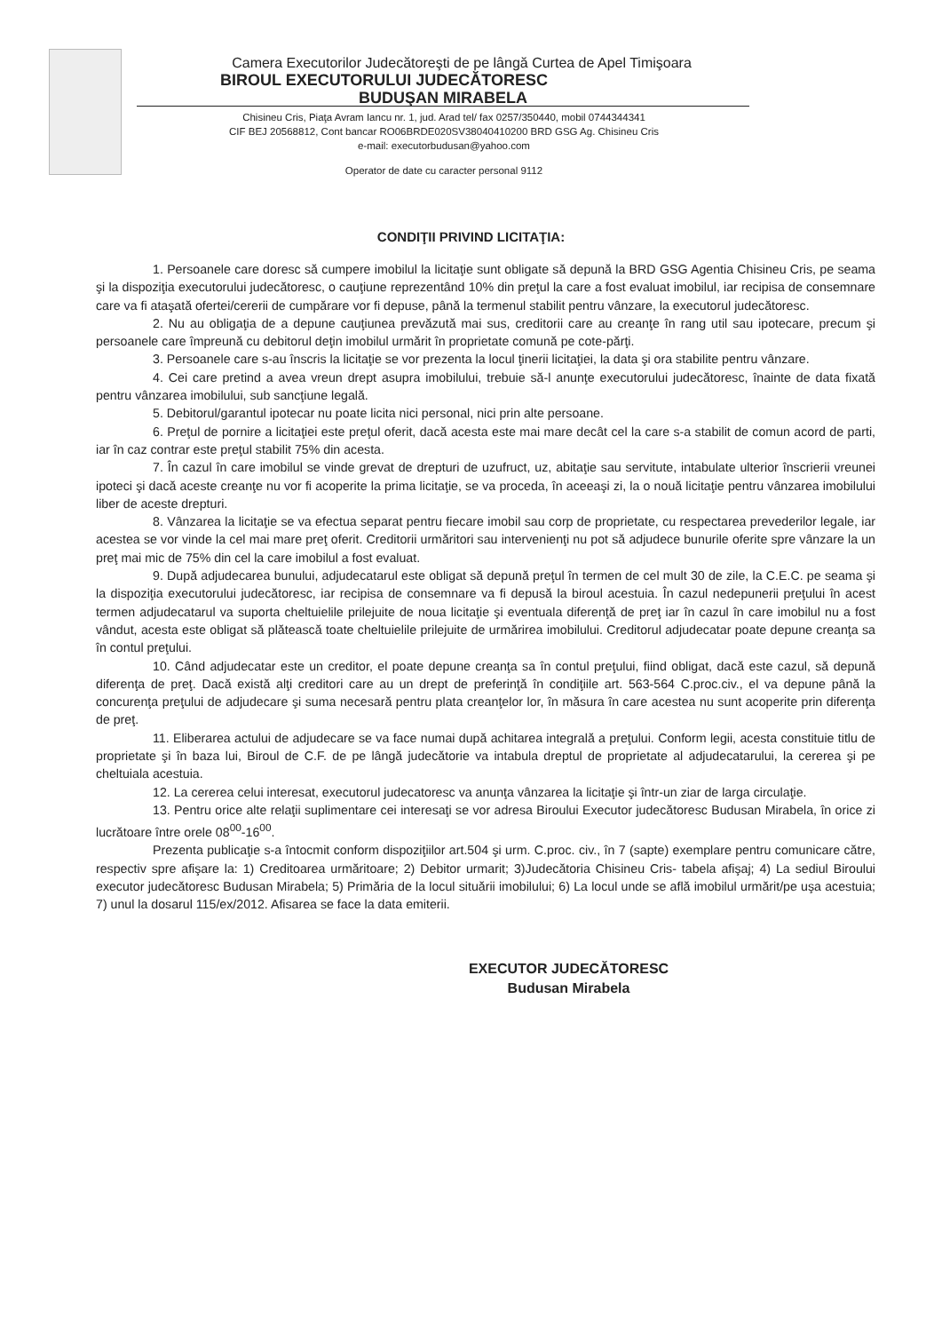Camera Executorilor Judecătoreşti de pe lângă Curtea de Apel Timişoara
BIROUL EXECUTORULUI JUDECĂTORESC
BUDUŞAN MIRABELA
Chisineu Cris, Piaţa Avram Iancu nr. 1, jud. Arad tel/ fax 0257/350440, mobil 0744344341
CIF BEJ 20568812, Cont bancar RO06BRDE020SV38040410200 BRD GSG Ag. Chisineu Cris
e-mail: executorbudusan@yahoo.com
Operator de date cu caracter personal 9112
CONDIŢII PRIVIND LICITAŢIA:
1. Persoanele care doresc să cumpere imobilul la licitaţie sunt obligate să depună la BRD GSG Agentia Chisineu Cris, pe seama şi la dispoziţia executorului judecătoresc, o cauţiune reprezentând 10% din preţul la care a fost evaluat imobilul, iar recipisa de consemnare care va fi ataşată ofertei/cererii de cumpărare vor fi depuse, până la termenul stabilit pentru vânzare, la executorul judecătoresc.
2. Nu au obligaţia de a depune cauţiunea prevăzută mai sus, creditorii care au creanţe în rang util sau ipotecare, precum şi persoanele care împreună cu debitorul deţin imobilul urmărit în proprietate comună pe cote-părţi.
3. Persoanele care s-au înscris la licitaţie se vor prezenta la locul ţinerii licitaţiei, la data şi ora stabilite pentru vânzare.
4. Cei care pretind a avea vreun drept asupra imobilului, trebuie să-l anunţe executorului judecătoresc, înainte de data fixată pentru vânzarea imobilului, sub sancţiune legală.
5. Debitorul/garantul ipotecar nu poate licita nici personal, nici prin alte persoane.
6. Preţul de pornire a licitaţiei este preţul oferit, dacă acesta este mai mare decât cel la care s-a stabilit de comun acord de parti, iar în caz contrar este preţul stabilit 75% din acesta.
7. În cazul în care imobilul se vinde grevat de drepturi de uzufruct, uz, abitaţie sau servitute, intabulate ulterior înscrierii vreunei ipoteci şi dacă aceste creanţe nu vor fi acoperite la prima licitaţie, se va proceda, în aceeaşi zi, la o nouă licitaţie pentru vânzarea imobilului liber de aceste drepturi.
8. Vânzarea la licitaţie se va efectua separat pentru fiecare imobil sau corp de proprietate, cu respectarea prevederilor legale, iar acestea se vor vinde la cel mai mare preţ oferit. Creditorii urmăritori sau intervenienţi nu pot să adjudece bunurile oferite spre vânzare la un preţ mai mic de 75% din cel la care imobilul a fost evaluat.
9. După adjudecarea bunului, adjudecatarul este obligat să depună preţul în termen de cel mult 30 de zile, la C.E.C. pe seama şi la dispoziţia executorului judecătoresc, iar recipisa de consemnare va fi depusă la biroul acestuia. În cazul nedepunerii preţului în acest termen adjudecatarul va suporta cheltuielile prilejuite de noua licitaţie şi eventuala diferenţă de preţ iar în cazul în care imobilul nu a fost vândut, acesta este obligat să plătească toate cheltuielile prilejuite de urmărirea imobilului. Creditorul adjudecatar poate depune creanţa sa în contul preţului.
10. Când adjudecatar este un creditor, el poate depune creanţa sa în contul preţului, fiind obligat, dacă este cazul, să depună diferenţa de preţ. Dacă există alţi creditori care au un drept de preferinţă în condiţiile art. 563-564 C.proc.civ., el va depune până la concurenţa preţului de adjudecare şi suma necesară pentru plata creanţelor lor, în măsura în care acestea nu sunt acoperite prin diferenţa de preţ.
11. Eliberarea actului de adjudecare se va face numai după achitarea integrală a preţului. Conform legii, acesta constituie titlu de proprietate şi în baza lui, Biroul de C.F. de pe lângă judecătorie va intabula dreptul de proprietate al adjudecatarului, la cererea şi pe cheltuiala acestuia.
12. La cererea celui interesat, executorul judecatoresc va anunţa vânzarea la licitaţie şi într-un ziar de larga circulaţie.
13. Pentru orice alte relaţii suplimentare cei interesaţi se vor adresa Biroului Executor judecătoresc Budusan Mirabela, în orice zi lucrătoare între orele 08<sup>00</sup>-16<sup>00</sup>.
Prezenta publicaţie s-a întocmit conform dispoziţiilor art.504 şi urm. C.proc. civ., în 7 (sapte) exemplare pentru comunicare către, respectiv spre afişare la: 1) Creditoarea urmăritoare; 2) Debitor urmarit; 3)Judecătoria Chisineu Cris- tabela afişaj; 4) La sediul Biroului executor judecătoresc Budusan Mirabela; 5) Primăria de la locul situării imobilului; 6) La locul unde se află imobilul urmărit/pe uşa acestuia; 7) unul la dosarul 115/ex/2012. Afisarea se face la data emiterii.
EXECUTOR JUDECĂTORESC
Budusan Mirabela